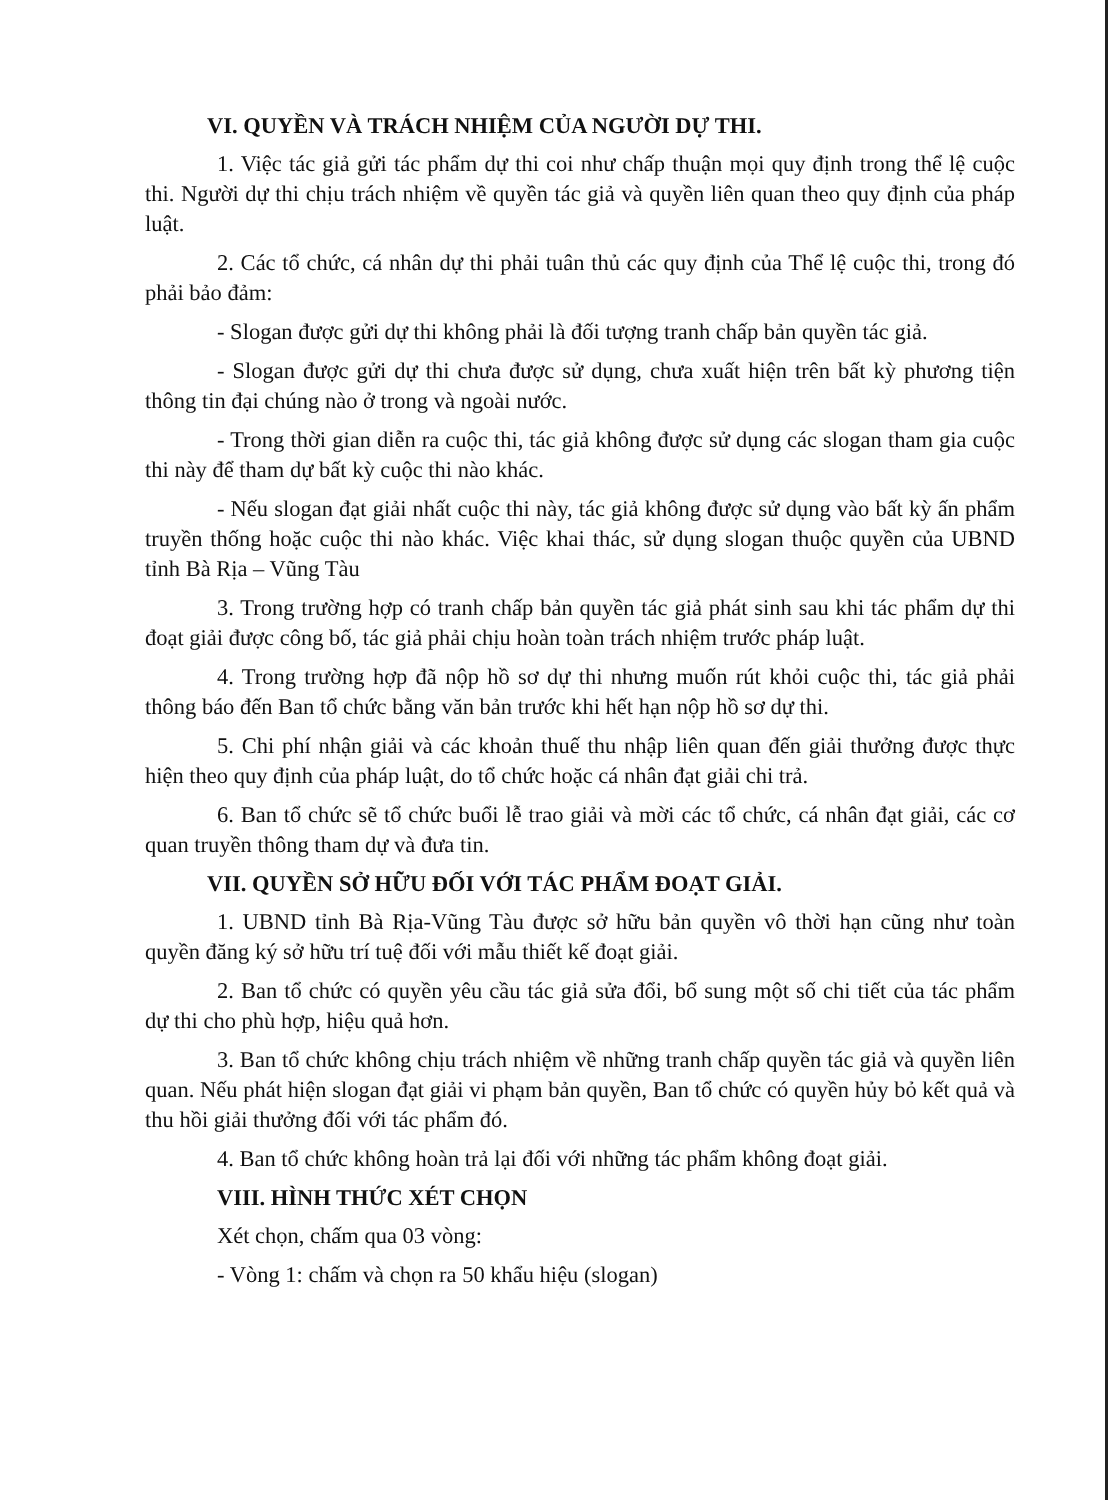VI. QUYỀN VÀ TRÁCH NHIỆM CỦA NGƯỜI DỰ THI.
1. Việc tác giả gửi tác phẩm dự thi coi như chấp thuận mọi quy định trong thể lệ cuộc thi. Người dự thi chịu trách nhiệm về quyền tác giả và quyền liên quan theo quy định của pháp luật.
2. Các tổ chức, cá nhân dự thi phải tuân thủ các quy định của Thể lệ cuộc thi, trong đó phải bảo đảm:
- Slogan được gửi dự thi không phải là đối tượng tranh chấp bản quyền tác giả.
- Slogan được gửi dự thi chưa được sử dụng, chưa xuất hiện trên bất kỳ phương tiện thông tin đại chúng nào ở trong và ngoài nước.
- Trong thời gian diễn ra cuộc thi, tác giả không được sử dụng các slogan tham gia cuộc thi này để tham dự bất kỳ cuộc thi nào khác.
- Nếu slogan đạt giải nhất cuộc thi này, tác giả không được sử dụng vào bất kỳ ấn phẩm truyền thống hoặc cuộc thi nào khác. Việc khai thác, sử dụng slogan thuộc quyền của UBND tỉnh Bà Rịa – Vũng Tàu
3. Trong trường hợp có tranh chấp bản quyền tác giả phát sinh sau khi tác phẩm dự thi đoạt giải được công bố, tác giả phải chịu hoàn toàn trách nhiệm trước pháp luật.
4. Trong trường hợp đã nộp hồ sơ dự thi nhưng muốn rút khỏi cuộc thi, tác giả phải thông báo đến Ban tổ chức bằng văn bản trước khi hết hạn nộp hồ sơ dự thi.
5. Chi phí nhận giải và các khoản thuế thu nhập liên quan đến giải thưởng được thực hiện theo quy định của pháp luật, do tổ chức hoặc cá nhân đạt giải chi trả.
6. Ban tổ chức sẽ tổ chức buổi lễ trao giải và mời các tổ chức, cá nhân đạt giải, các cơ quan truyền thông tham dự và đưa tin.
VII. QUYỀN SỞ HỮU ĐỐI VỚI TÁC PHẨM ĐOẠT GIẢI.
1. UBND tỉnh Bà Rịa-Vũng Tàu được sở hữu bản quyền vô thời hạn cũng như toàn quyền đăng ký sở hữu trí tuệ đối với mẫu thiết kế đoạt giải.
2. Ban tổ chức có quyền yêu cầu tác giả sửa đổi, bổ sung một số chi tiết của tác phẩm dự thi cho phù hợp, hiệu quả hơn.
3. Ban tổ chức không chịu trách nhiệm về những tranh chấp quyền tác giả và quyền liên quan. Nếu phát hiện slogan đạt giải vi phạm bản quyền, Ban tổ chức có quyền hủy bỏ kết quả và thu hồi giải thưởng đối với tác phẩm đó.
4. Ban tổ chức không hoàn trả lại đối với những tác phẩm không đoạt giải.
VIII. HÌNH THỨC XÉT CHỌN
Xét chọn, chấm qua 03 vòng:
- Vòng 1: chấm và chọn ra 50 khẩu hiệu (slogan)